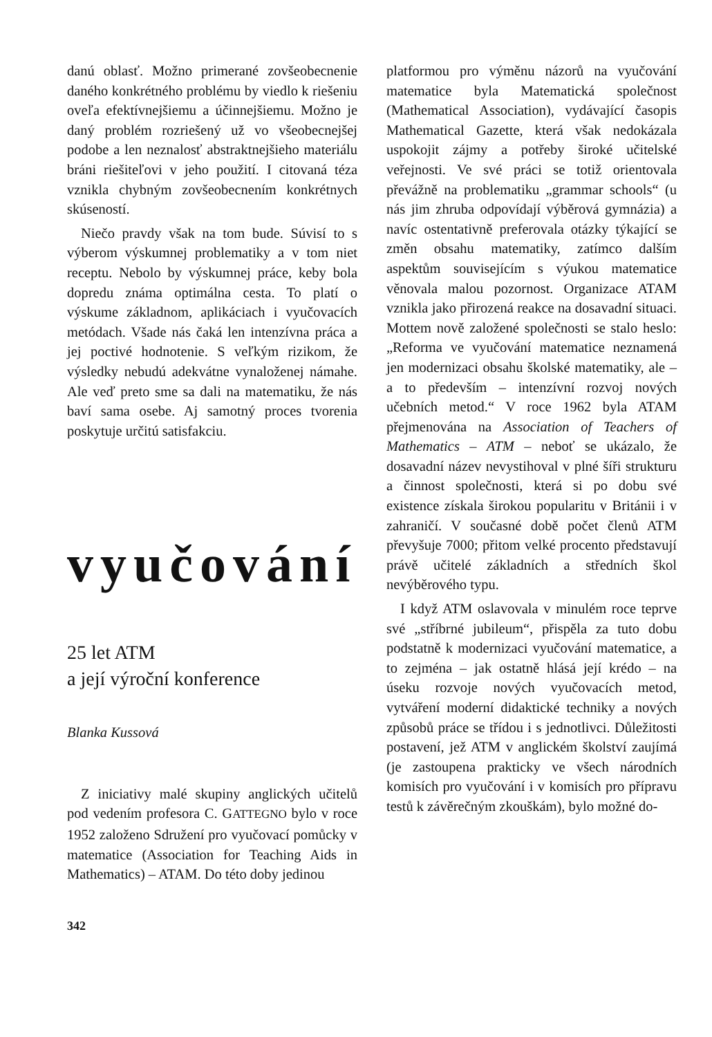danú oblasť. Možno primerané zovšeobecnenie daného konkrétného problému by viedlo k riešeniu oveľa efektívnejšiemu a účinnejšiemu. Možno je daný problém rozriešený už vo všeobecnejšej podobe a len neznalosť abstraktnejšieho materiálu bráni riešiteľovi v jeho použití. I citovaná téza vznikla chybným zovšeobecnením konkrétnych skúseností.
Niečo pravdy však na tom bude. Súvisí to s výberom výskumnej problematiky a v tom niet receptu. Nebolo by výskumnej práce, keby bola dopredu známa optimálna cesta. To platí o výskume základnom, aplikáciach i vyučovacích metódach. Všade nás čaká len intenzívna práca a jej poctivé hodnotenie. S veľkým rizikom, že výsledky nebudú adekvátne vynaloženej námahe. Ale veď preto sme sa dali na matematiku, že nás baví sama osebe. Aj samotný proces tvorenia poskytuje určitú satisfakciu.
vyučování
25 let ATM
a její výroční konference
Blanka Kussová
Z iniciativy malé skupiny anglických učitelů pod vedením profesora C. GATTEGNO bylo v roce 1952 založeno Sdružení pro vyučovací pomůcky v matematice (Association for Teaching Aids in Mathematics) – ATAM. Do této doby jedinou
342
platformou pro výměnu názorů na vyučování matematice byla Matematická společnost (Mathematical Association), vydávající časopis Mathematical Gazette, která však nedokázala uspokojit zájmy a potřeby široké učitelské veřejnosti. Ve své práci se totiž orientovala převážně na problematiku „grammar schools“ (u nás jim zhruba odpovídají výběrová gymnázia) a navíc ostentativně preferovala otázky týkající se změn obsahu matematiky, zatímco dalším aspektům souvisejícím s výukou matematice věnovala malou pozornost. Organizace ATAM vznikla jako přirozená reakce na dosavadní situaci. Mottem nově založené společnosti se stalo heslo: „Reforma ve vyučování matematice neznamená jen modernizaci obsahu školské matematiky, ale – a to především – intenzívní rozvoj nových učebních metod.“ V roce 1962 byla ATAM přejmenována na Association of Teachers of Mathematics – ATM – neboť se ukázalo, že dosavadní název nevystihoval v plné šíři strukturu a činnost společnosti, která si po dobu své existence získala širokou popularitu v Británii i v zahraničí. V současné době počet členů ATM převyšuje 7000; přitom velké procento představují právě učitelé základních a středních škol nevýběrového typu.
I když ATM oslavovala v minulém roce teprve své „stříbrné jubileum“, přispěla za tuto dobu podstatně k modernizaci vyučování matematice, a to zejména – jak ostatně hlásá její krédo – na úseku rozvoje nových vyučovacích metod, vytváření moderní didaktické techniky a nových způsobů práce se třídou i s jednotlivci. Důležitosti postavení, jež ATM v anglickém školství zaujímá (je zastoupena prakticky ve všech národních komisích pro vyučování i v komisích pro přípravu testů k závěrečným zkouškám), bylo možné do-